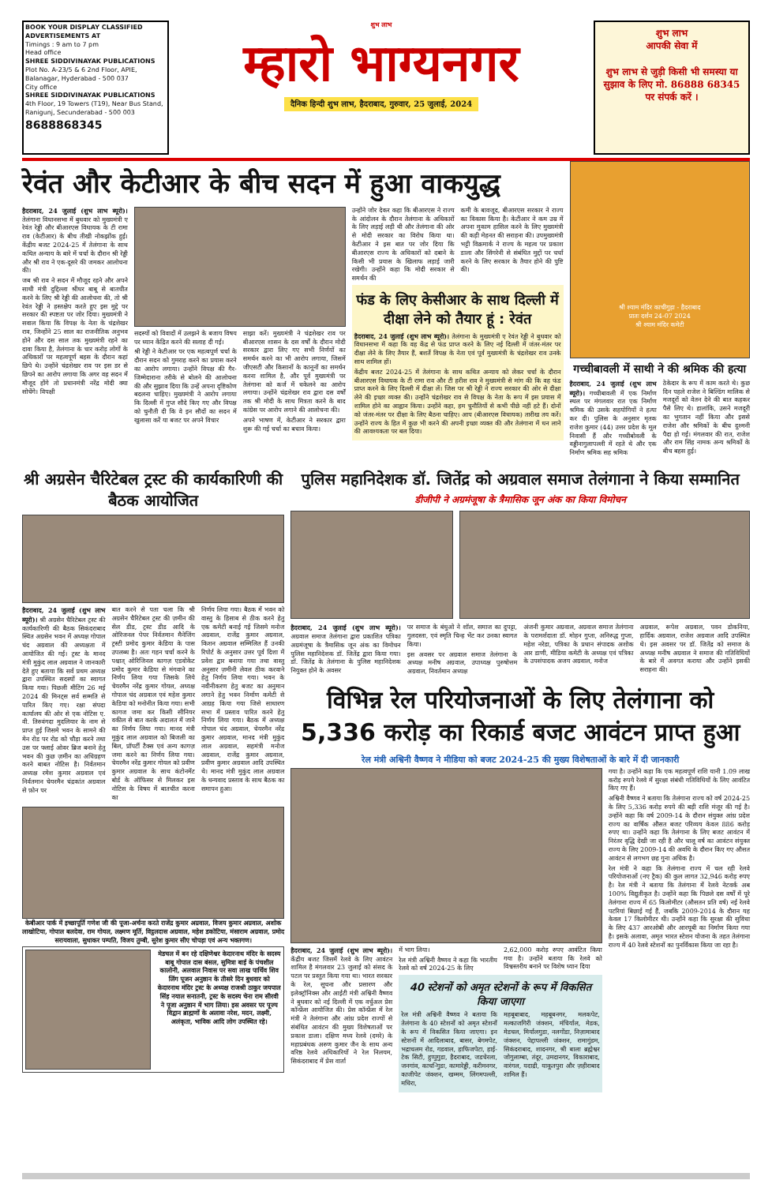BOOK YOUR DISPLAY CLASSIFIED ADVERTISEMENTS AT
Timings : 9 am to 7 pm
Head office
SHREE SIDDIVINAYAK PUBLICATIONS
Plot No. A-23/5 & 6 2nd Floor, APIE, Balanagar, Hyderabad - 500 037
City office
SHREE SIDDIVINAYAK PUBLICATIONS
4th Floor, 19 Towers (T19), Near Bus Stand, Ranigunj, Secunderabad - 500 003
8688868345
शुभ लाभ
म्हारो भाग्यनगर
दैनिक हिन्दी शुभ लाभ, हैदराबाद, गुरुवार, 25 जुलाई, 2024
शुभ लाभ
आपकी सेवा में
शुभ लाभ से जुड़ी किसी भी समस्या या सुझाव के लिए मो. 86888 68345 पर संपर्क करें ।
रेवंत और केटीआर के बीच सदन में हुआ वाकयुद्ध
हैदराबाद, 24 जुलाई (शुभ लाभ ब्यूरो)। तेलंगाना विधानसभा में बुधवार को मुख्यमंत्री ए रेवंत रेड्डी और बीआरएस विधायक के टी रामा राव (केटीआर) के बीच तीखी नोकझोंक हुई। केंद्रीय बजट 2024-25 में तेलंगाना के साथ कथित अन्याय के बारे में चर्चा के दौरान श्री रेड्डी और श्री राव ने एक-दूसरे की जमकर आलोचना की।
जब श्री राव ने सदन में मौजूद रहने और अपने साथी मंत्री दुद्दिल्ला श्रीधर बाबू से बातचीत करने के लिए श्री रेड्डी की आलोचना की, तो श्री रेवंत रेड्डी ने हस्तक्षेप करते हुए इस मुद्दे पर सरकार की स्पष्टता पर जोर दिया। मुख्यमंत्री ने सवाल किया कि विपक्ष के नेता के चंद्रशेखर राव, जिन्होंने 25 साल का राजनीतिक अनुभव होने और दस साल तक मुख्यमंत्री रहने का दावा किया है, तेलंगाना के चार करोड़ लोगों के अधिकारों पर महत्वपूर्ण बहस के दौरान कहां छिपे थे। उन्होंने चंद्रशेखर राव पर इस डर से छिपने का आरोप लगाया कि अगर वह सदन में मौजूद होंगे तो प्रधानमंत्री नरेंद्र मोदी क्या सोचेंगे। विपक्षी
सदस्यों को विवादों में उलझने के बजाय विषय पर ध्यान केंद्रित करने की सलाह दी गई।
श्री रेड्डी ने केटीआर पर एक महत्वपूर्ण चर्चा के दौरान सदन को गुमराह करने का प्रयास करने का आरोप लगाया। उन्होंने विपक्ष की गैर-जिम्मेदाराना तरीके से बोलने की आलोचना की और सुझाव दिया कि उन्हें अपना दृष्टिकोण बदलना चाहिए। मुख्यमंत्री ने आरोप लगाया कि दिल्ली में गुप्त सौदे किए गए और विपक्ष को चुनौती दी कि वे इन सौदों का सदन में खुलासा करें या बजट पर अपने विचार
साझा करें। मुख्यमंत्री ने चंद्रशेखर राव पर बीआरएस शासन के दस वर्षों के दौरान मोदी सरकार द्वारा लिए गए सभी निर्णयों का समर्थन करने का भी आरोप लगाया, जिसमें जीएसटी और किसानों के कानूनों का समर्थन करना शामिल है, और पूर्व मुख्यमंत्री पर तेलंगाना को कर्ज में धकेलने का आरोप लगाया। उन्होंने चंद्रशेखर राव द्वारा दस वर्षों तक श्री मोदी के साथ मित्रता करने के बाद कांग्रेस पर आरोप लगाने की आलोचना की।
अपने भाषण में, केटीआर ने सरकार द्वारा शुरू की गई चर्चा का बचाव किया।
उन्होंने जोर देकर कहा कि बीआरएस ने राज्य के आंदोलन के दौरान तेलंगाना के अधिकारों के लिए लड़ाई लड़ी थी और तेलंगाना की ओर से मोदी सरकार का विरोध किया था। केटीआर ने इस बात पर जोर दिया कि बीआरएस राज्य के अधिकारों को दबाने के किसी भी प्रयास के खिलाफ लड़ाई जारी रखेगी। उन्होंने कहा कि मोदी सरकार से समर्थन की
कमी के बावजूद, बीआरएस सरकार ने राज्य का विकास किया है। केटीआर ने कम उम्र में अपना मुकाम हासिल करने के लिए मुख्यमंत्री की कड़ी मेहनत की सराहना की। उपमुख्यमंत्री भट्टी विक्रमार्क ने राज्य के महत्व पर प्रकाश डाला और सिंगरेनी से संबंधित मुद्दों पर चर्चा करने के लिए सरकार के तैयार होने की पुष्टि की।
फंड के लिए केसीआर के साथ दिल्ली में दीक्षा लेने को तैयार हूं : रेवंत
हैदराबाद, 24 जुलाई (शुभ लाभ ब्यूरो)। तेलंगाना के मुख्यमंत्री ए रेवंत रेड्डी ने बुधवार को विधानसभा में कहा कि वह केंद्र से फंड प्राप्त करने के लिए नई दिल्ली में जंतर-मंतर पर दीक्षा लेने के लिए तैयार हैं, बशर्ते विपक्ष के नेता एवं पूर्व मुख्यमंत्री के चंद्रशेखर राव उनके साथ शामिल हों।
केंद्रीय बजट 2024-25 में तेलंगाना के साथ कथित अन्याय को लेकर चर्चा के दौरान बीआरएस विधायक के टी रामा राव और टी हरीश राव ने मुख्यमंत्री से मांग की कि वह फंड प्राप्त करने के लिए दिल्ली में दीक्षा लें। जिस पर श्री रेड्डी ने राज्य सरकार की ओर से दीक्षा लेने की इच्छा व्यक्त की। उन्होंने चंद्रशेखर राव से विपक्ष के नेता के रूप में इस प्रयास में शामिल होने का आह्वान किया। उन्होंने कहा, हम चुनौतियों से कभी पीछे नहीं हटे हैं। दोनों को जंतर-मंतर पर दीक्षा के लिए बैठना चाहिए। आप (बीआरएस विधायक) तारीख तय करें। उन्होंने राज्य के हित में कुछ भी करने की अपनी इच्छा व्यक्त की और तेलंगाना में धन लाने की आवश्यकता पर बल दिया।
श्री श्याम मंदिर काचीगुड़ा - हैदराबाद
प्रातः दर्शन 24-07 2024
श्री श्याम मंदिर कमेटी
गच्चीबावली में साथी ने की श्रमिक की हत्या
हैदराबाद, 24 जुलाई (शुभ लाभ ब्यूरो)। गच्चीबावली में एक निर्माण स्थल पर मंगलवार रात एक निर्माण श्रमिक की उसके सहयोगियों ने हत्या कर दी। पुलिस के अनुसार मृतक राजेश कुमार (44) उत्तर प्रदेश के मूल निवासी हैं और गच्चीबोवली के वड्डीनागुलापल्ली में रहते थे और एक निर्माण श्रमिक सह श्रमिक
ठेकेदार के रूप में काम करते थे। कुछ दिन पहले राजेश ने बिल्डिंग मालिक से मजदूरों को वेतन देने की बात कहकर पैसे लिए थे। हालांकि, उसने मजदूरी का भुगतान नहीं किया और इससे राजेश और श्रमिकों के बीच दुश्मनी पैदा हो गई। मंगलवार की रात, राजेश और राम सिंह नामक अन्य श्रमिकों के बीच बहस हुई।
श्री अग्रसेन चैरिटेबल ट्रस्ट की कार्यकारिणी की बैठक आयोजित
हैदराबाद, 24 जुलाई (शुभ लाभ ब्यूरो)। श्री अग्रसेन चैरिटेबल ट्रस्ट की कार्यकारिणी की बैठक सिकंदराबाद स्थित अग्रसेन भवन में अध्यक्ष गोपाल चंद अग्रवाल की अध्यक्षता में आयोजित की गई। ट्रस्ट के मानद मंत्री मुकुंद लाल अग्रवाल ने जानकारी देते हुए बताया कि सर्व प्रथम अध्यक्ष द्वारा उपस्थित सदस्यों का स्वागत किया गया। पिछली मीटिंग 26 मई 2024 की मिनट्स सर्व सम्मति से पारित किए गए। रक्षा संपदा कार्यालय की ओर से एक नोटिस ए. वी. तिरुवंगदा मुदलियार के नाम से प्राप्त हुई जिसमे भवन के सामने की मेन रोड पर रोड को चौड़ा करने तथा उस पर फ्लाई ओवर ब्रिज बनाने हेतु भवन की कुछ ज़मीन का अधिग्रहण करने बाबत नोटिस है। निर्वतमान अध्यक्ष रमेश कुमार अग्रवाल एवं निर्वतमान चेयरमैन चंद्रकांत अग्रवाल से फ़ोन पर
बात करने से पता चला कि श्री अग्रसेन चैरिटेबल ट्रस्ट की ज़मीन की सेल डीड, ट्रस्ट डीड आदि के ओरिजनल पेपर निर्वतमान मैनेजिंग ट्रस्टी प्रमोद कुमार केडिया के पास उपलब्ध है। अतः गहन चर्चा करने के पश्चात् ओरिजिनल कागज़ एडवोकेट प्रमोद कुमार केडिया से मंगवाने का निर्णय लिया गया जिसके लिये चेयरमैन नरेंद्र कुमार गोयल, अध्यक्ष गोपाल चंद अग्रवाल एवं महेश कुमार केडिया को मनोनीत किया गया। सभी कागज जमा कर किसी सीनियर वकील से बात करके अदालत में जाने का निर्णय लिया गया। मानद मंत्री मुकुंद लाल अग्रवाल को बिजली का बिल, प्रॉपर्टी टैक्स एवं अन्य कागज़ जमा करने का निर्णय लिया गया। चेयरमैन नरेंद्र कुमार गोयल को प्रवीण कुमार अग्रवाल के साथ कंटोनमेंट बोर्ड के ऑफिसर से मिलकर इस नोटिस के विषय में बातचीत करना का
निर्णय लिया गया। बैठक में भवन को वास्तु के हिसाब से ठीक करने हेतु एक कमेटी बनाई गई जिसमे मनोज अग्रवाल, राजेंद्र कुमार अग्रवाल, किशन अग्रवाल सम्मिलित हैं उनकी रिपोर्ट के अनुसार उत्तर पूर्व दिशा में प्रवेश द्वार बनाया गया तथा वास्तु अनुसार ज़मीनी लेवल ठीक करवाने हेतु निर्णय लिया गया। भवन के नवीनीकरण हेतु बजट का अनुमान लगाने हेतु भवन निर्माण कमेटी से आग्रह किया गया जिसे साधारण सभा में प्रस्ताव पारित करने हेतु निर्णय लिया गया। बैठक में अध्यक्ष गोपाल चंद अग्रवाल, चेयरमैन नरेंद्र कुमार अग्रवाल, मानद मंत्री मुकुंद लाल अग्रवाल, सहमंत्री मनोज अग्रवाल, राजेंद्र कुमार अग्रवाल, प्रवीण कुमार अग्रवाल आदि उपस्थित थे। मानद मंत्री मुकुंद लाल अग्रवाल के धन्यवाद प्रस्ताव के साथ बैठक का समापन हुआ।
केबीआर पार्क में इच्छापूर्ति गणेश जी की पूजा-अर्चना करते राजेंद्र कुमार अग्रवाल, विजय कुमार अग्रवाल, अशोक लाखोटिया, गोपाल बलदेवा, राम गोयल, लक्ष्मण मूर्ति, विट्ठलदास अग्रवाल, महेश डकोटिया, मंसाराम अग्रवाल, प्रमोद सरायवाला, सुधाकर पम्पति, विजय तुम्बी, सुरेश कुमार सीए चोपड़ा एवं अन्य भक्तगण।
मेडचल में बन रहे दक्षिणेश्वर केदारनाथ मंदिर के सदस्य बाबू गोपाल दास बंसल, सुमित्रा बाई के पंचशील कालोनी, अलवाल निवास पर सवा लाख पार्थिव शिव लिंग पूजन अनुष्ठान के तीसरे दिन बुधवार को केदारनाथ मंदिर ट्रस्ट के अध्यक्ष राजश्री ठाकुर जयपाल सिंह नयाल सनातनी, ट्रस्ट के सदस्य चेना राम सीरवी ने पूजा अनुष्ठान में भाग लिया। इस अवसर पर पूज्य विद्वान ब्राह्मणों के अलावा नरेश, मदन, लक्ष्मी, अलंकृता, भाविक आदि लोग उपस्थित रहे।
पुलिस महानिदेशक डॉ. जितेंद्र को अग्रवाल समाज तेलंगाना ने किया सम्मानित
डीजीपी ने अग्रमंजूषा के त्रैमासिक जून अंक का किया विमोचन
हैदराबाद, 24 जुलाई (शुभ लाभ ब्यूरो)। अग्रवाल समाज तेलंगाना द्वारा प्रकाशित पत्रिका अग्रमंजूषा के त्रैमासिक जून अंक का विमोचन पुलिस महानिदेशक डॉ. जितेंद्र द्वारा किया गया। डॉ. जितेंद्र के तेलंगाना के पुलिस महानिदेशक नियुक्त होने के अवसर
पर समाज के बंधुओ ने शॉल, समाज का दुपट्टा, गुलदस्ता, एवं स्मृति चिन्ह भेंट कर उनका स्वागत किया।
इस अवसर पर अग्रवाल समाज तेलंगाना के अध्यक्ष मनीष अग्रवाल, उपाध्यक्ष पुरुषोत्तम अग्रवाल, निवर्तमान अध्यक्ष
अंजनी कुमार अग्रवाल, अग्रवाल समाज तेलंगाना के परामर्शदाता डॉ. मोहन गुप्ता, अनिरुद्ध गुप्ता, महेश नरेडा, पत्रिका के प्रधान संपादक अशोक आर डाणी, मीडिया कमेटी के अध्यक्ष एवं पत्रिका के उपसंपादक अजय अग्रवाल, मनोज
अग्रवाल, रूपेश अग्रवाल, पवन डोकनिया, हार्दिक अग्रवाल, राजेश अग्रवाल आदि उपस्थित थे। इस अवसर पर डॉ. जितेंद्र को समाज के अध्यक्ष मनीष अग्रवाल ने समाज की गतिविधियों के बारे में अवगत कराया और उन्होंने इसकी सराहना की।
विभिन्न रेल परियोजनाओं के लिए तेलंगाना को 5,336 करोड़ का रिकार्ड बजट आवंटन प्राप्त हुआ
रेल मंत्री अश्विनी वैष्णव ने मीडिया को बजट 2024-25 की मुख्य विशेषताओं के बारे में दी जानकारी
हैदराबाद, 24 जुलाई (शुभ लाभ ब्यूरो)। केंद्रीय बजट जिसमें रेलवे के लिए आवंटन शामिल है मंगलवार 23 जुलाई को संसद के पटल पर प्रस्तुत किया गया था। भारत सरकार के रेल, सूचना और प्रसारण और इलेक्ट्रॉनिक्स और आईटी मंत्री अश्विनी वैष्णव ने बुधवार को नई दिल्ली में एक वर्चुअल प्रेस कॉन्फ्रेंस आयोजित की। प्रेस कॉन्फ्रेंस में रेल मंत्री ने तेलंगाना और आंध्र प्रदेश राज्यों से संबंधित आवंटन की मुख्य विशेषताओं पर प्रकाश डाला। दक्षिण मध्य रेलवे (दमरे) के महाप्रबंधक अरुण कुमार जैन के साथ अन्य वरिष्ठ रेलवे अधिकारियों ने रेल निलयम, सिकंदराबाद में प्रेस वार्ता
में भाग लिया।
रेल मंत्री अश्विनी वैष्णव ने कहा कि भारतीय रेलवे को वर्ष 2024-25 के लिए
2,62,000 करोड़ रुपए आवंटित किया गया है। उन्होंने बताया कि रेलवे को विश्वस्तरीय बनाने पर विशेष ध्यान दिया
40 स्टेशनों को अमृत स्टेशनों के रूप में विकसित किया जाएगा
रेल मंत्री अश्विनी वैष्णव ने बताया कि तेलंगाना के 40 स्टेशनों को अमृत स्टेशनों के रूप में विकसित किया जाएगा। इन स्टेशनों में आदिलाबाद, बासर, बेगमपेट, भद्राचलम रोड, गडवाल, हाफिजपेटा, हाई-टेक सिटी, हुप्पुगुडा, हैदराबाद, जडचेरला, जनगांव, काच-िगुडा, कामारेड्डी, करीमनगर, काजीपेट जंक्शन, खम्मम, लिंगमपल्ली, मधिरा,
महबूबाबाद, महबूबनगर, मलकपेट, मल्काजगिरी जंक्शन, मंचिर्याल, मेडक, मेडचल, मिर्यालगुडा, नलगोंडा, निज़ामाबाद जंक्शन, पेद्दापल्ली जंक्शन, रामागुंडम, सिकंदराबाद, शादनगर, श्री बाला ब्रह्मेश्वर जोगुलाम्बा, तंदूर, उमदानगर, विकाराबाद, वारंगल, यदाद्री, याकूतपुरा और ज़हीराबाद शामिल हैं।
गया है। उन्होंने कहा कि एक महत्वपूर्ण राशि यानी 1.09 लाख करोड़ रुपये रेलवे में सुरक्षा संबंधी गतिविधियों के लिए आवंटित किए गए हैं।
अश्विनी वैष्णव ने बताया कि तेलंगाना राज्य को वर्ष 2024-25 के लिए 5,336 करोड़ रुपये की बड़ी राशि मंजूर की गई है। उन्होंने कहा कि वर्ष 2009-14 के दौरान संयुक्त आंध्र प्रदेश राज्य का वार्षिक औसत बजट परिव्यय केवल 886 करोड़ रुपए था। उन्होंने कहा कि तेलंगाना के लिए बजट आवंटन में निरंतर वृद्धि देखी जा रही है और चालू वर्ष का आवंटन संयुक्त राज्य के लिए 2009-14 की अवधि के दौरान किए गए औसत आवंटन से लगभग छह गुना अधिक है।
रेल मंत्री ने कहा कि तेलंगाना राज्य में चल रही रेलवे परियोजनाओं (नए ट्रैक) की कुल लागत 32,946 करोड़ रुपए है। रेल मंत्री ने बताया कि तेलंगाना में रेलवे नेटवर्क अब 100% विद्युतीकृत है। उन्होंने कहा कि पिछले दस वर्षों में पूरे तेलंगाना राज्य में 65 किलोमीटर (औसतन प्रति वर्ष) नई रेलवे पटरियां बिछाई गई हैं, जबकि 2009-2014 के दौरान यह केवल 17 किलोमीटर थी। उन्होंने कहा कि सुरक्षा की सुविधा के लिए 437 आरओबी और आरयूबी का निर्माण किया गया है। इसके अलावा, अमृत भारत स्टेशन योजना के तहत तेलंगाना राज्य में 40 रेलवे स्टेशनों का पुनर्विकास किया जा रहा है।